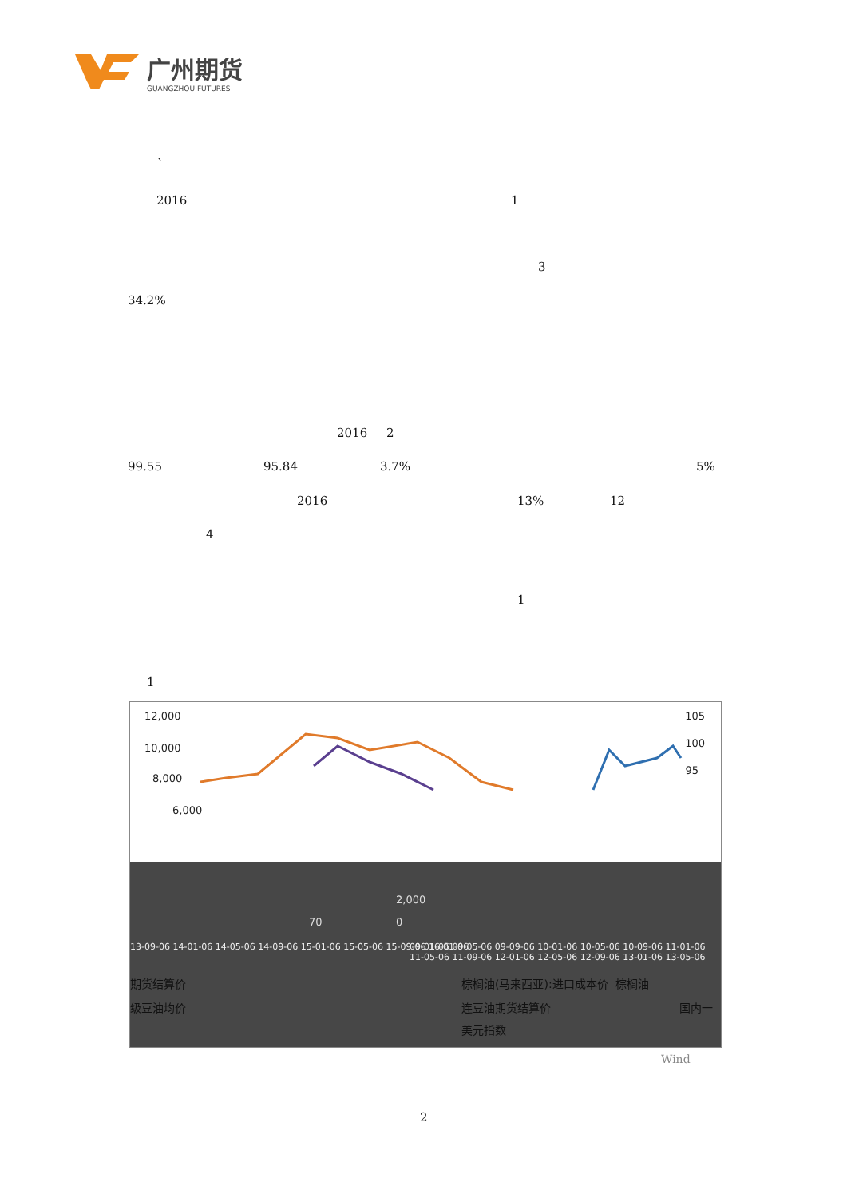广州期货
GUANGZHOU FUTURES
`
2016 1
3
34.2%
2016 2
99.55 95.84 3.7% 5%
2016 13% 12
4
1
1
12,000
10,000
8,000
6,000
105
100
95
13-09-06 14-01-06 14-05-06 14-09-06 15-01-06 15-05-06 15-09-06 16-01-06
09-01-06 09-05-06 09-09-06 10-01-06 10-05-06 10-09-06 11-01-06 11-05-06 11-09-06 12-01-06 12-05-06 12-09-06 13-01-06 13-05-06
70
2,000
0
期货结算价 棕榈油(马来西亚):进口成本价 棕榈油
级豆油均价 连豆油期货结算价 国内一
美元指数
Wind
2